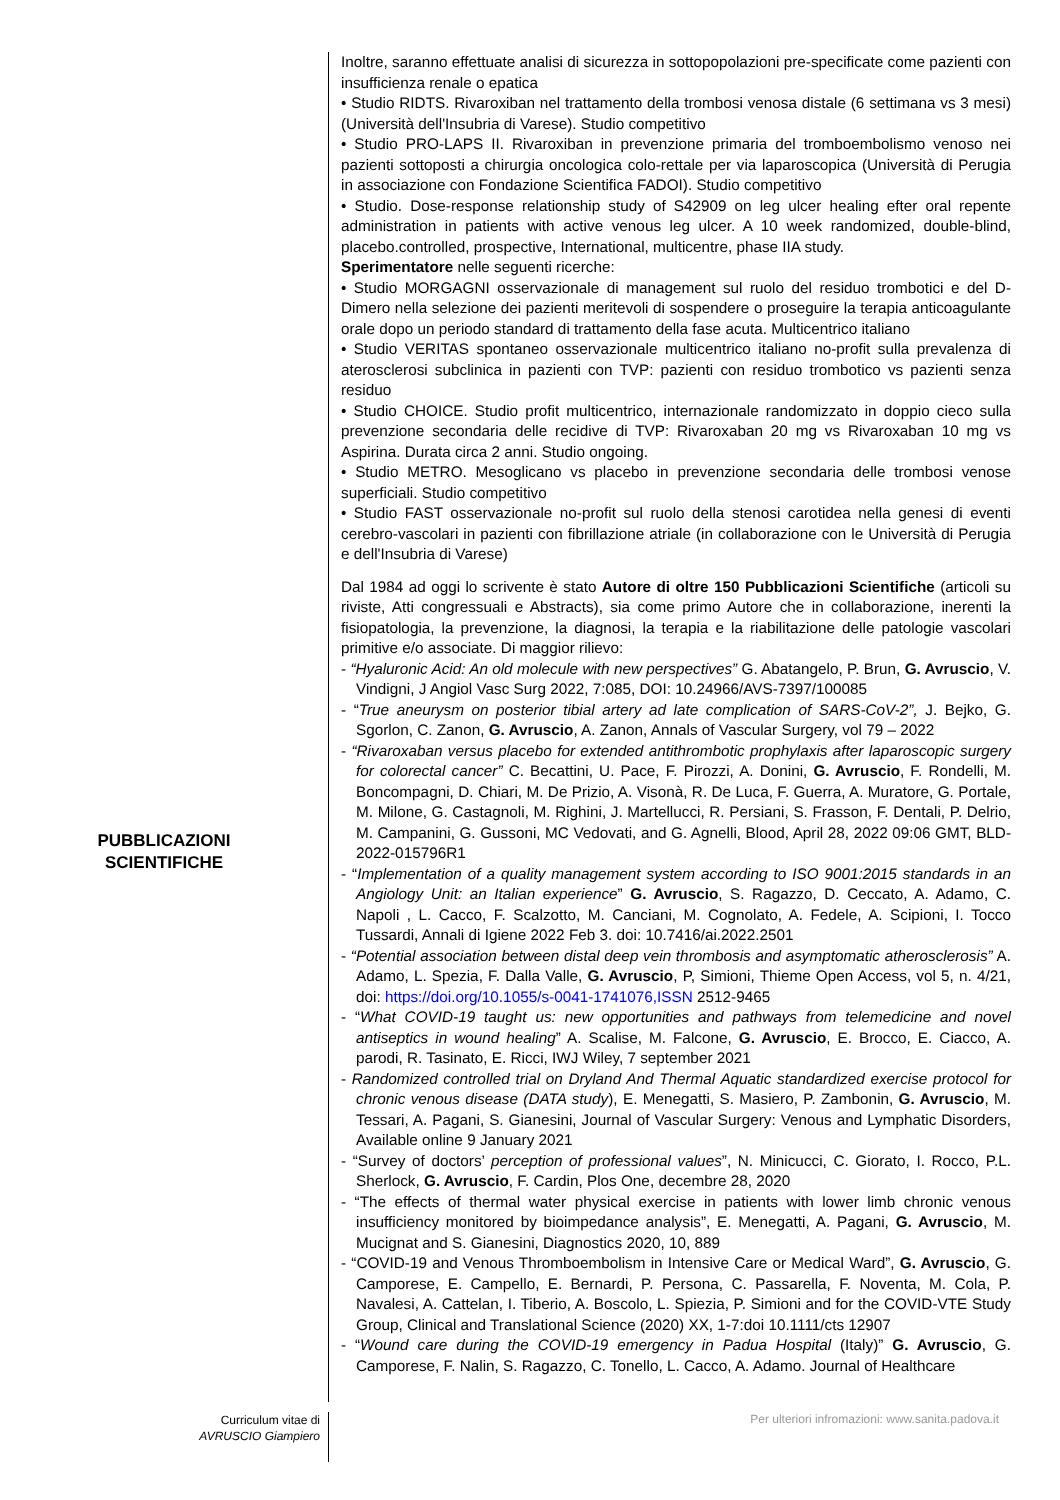PUBBLICAZIONI
SCIENTIFICHE
Inoltre, saranno effettuate analisi di sicurezza in sottopopolazioni pre-specificate come pazienti con insufficienza renale o epatica
• Studio RIDTS. Rivaroxiban nel trattamento della trombosi venosa distale (6 settimana vs 3 mesi) (Università dell'Insubria di Varese). Studio competitivo
• Studio PRO-LAPS II. Rivaroxiban in prevenzione primaria del tromboembolismo venoso nei pazienti sottoposti a chirurgia oncologica colo-rettale per via laparoscopica (Università di Perugia in associazione con Fondazione Scientifica FADOI). Studio competitivo
• Studio. Dose-response relationship study of S42909 on leg ulcer healing efter oral repente administration in patients with active venous leg ulcer. A 10 week randomized, double-blind, placebo.controlled, prospective, International, multicentre, phase IIA study.
Sperimentatore nelle seguenti ricerche:
• Studio MORGAGNI osservazionale di management sul ruolo del residuo trombotici e del D-Dimero nella selezione dei pazienti meritevoli di sospendere o proseguire la terapia anticoagulante orale dopo un periodo standard di trattamento della fase acuta. Multicentrico italiano
• Studio VERITAS spontaneo osservazionale multicentrico italiano no-profit sulla prevalenza di aterosclerosi subclinica in pazienti con TVP: pazienti con residuo trombotico vs pazienti senza residuo
• Studio CHOICE. Studio profit multicentrico, internazionale randomizzato in doppio cieco sulla prevenzione secondaria delle recidive di TVP: Rivaroxaban 20 mg vs Rivaroxaban 10 mg vs Aspirina. Durata circa 2 anni. Studio ongoing.
• Studio METRO. Mesoglicano vs placebo in prevenzione secondaria delle trombosi venose superficiali. Studio competitivo
• Studio FAST osservazionale no-profit sul ruolo della stenosi carotidea nella genesi di eventi cerebro-vascolari in pazienti con fibrillazione atriale (in collaborazione con le Università di Perugia e dell'Insubria di Varese)
Dal 1984 ad oggi lo scrivente è stato Autore di oltre 150 Pubblicazioni Scientifiche (articoli su riviste, Atti congressuali e Abstracts), sia come primo Autore che in collaborazione, inerenti la fisiopatologia, la prevenzione, la diagnosi, la terapia e la riabilitazione delle patologie vascolari primitive e/o associate. Di maggior rilievo:
- “Hyaluronic Acid: An old molecule with new perspectives” G. Abatangelo, P. Brun, G. Avruscio, V. Vindigni, J Angiol Vasc Surg 2022, 7:085, DOI: 10.24966/AVS-7397/100085
- “True aneurysm on posterior tibial artery ad late complication of SARS-CoV-2”, J. Bejko, G. Sgorlon, C. Zanon, G. Avruscio, A. Zanon, Annals of Vascular Surgery, vol 79 – 2022
- “Rivaroxaban versus placebo for extended antithrombotic prophylaxis after laparoscopic surgery for colorectal cancer” C. Becattini, U. Pace, F. Pirozzi, A. Donini, G. Avruscio, F. Rondelli, M. Boncompagni, D. Chiari, M. De Prizio, A. Visonà, R. De Luca, F. Guerra, A. Muratore, G. Portale, M. Milone, G. Castagnoli, M. Righini, J. Martellucci, R. Persiani, S. Frasson, F. Dentali, P. Delrio, M. Campanini, G. Gussoni, MC Vedovati, and G. Agnelli, Blood, April 28, 2022 09:06 GMT, BLD-2022-015796R1
- “Implementation of a quality management system according to ISO 9001:2015 standards in an Angiology Unit: an Italian experience” G. Avruscio, S. Ragazzo, D. Ceccato, A. Adamo, C. Napoli , L. Cacco, F. Scalzotto, M. Canciani, M. Cognolato, A. Fedele, A. Scipioni, I. Tocco Tussardi, Annali di Igiene 2022 Feb 3. doi: 10.7416/ai.2022.2501
- “Potential association between distal deep vein thrombosis and asymptomatic atherosclerosis” A. Adamo, L. Spezia, F. Dalla Valle, G. Avruscio, P, Simioni, Thieme Open Access, vol 5, n. 4/21, doi: https://doi.org/10.1055/s-0041-1741076,ISSN 2512-9465
- “What COVID-19 taught us: new opportunities and pathways from telemedicine and novel antiseptics in wound healing” A. Scalise, M. Falcone, G. Avruscio, E. Brocco, E. Ciacco, A. parodi, R. Tasinato, E. Ricci, IWJ Wiley, 7 september 2021
- Randomized controlled trial on Dryland And Thermal Aquatic standardized exercise protocol for chronic venous disease (DATA study), E. Menegatti, S. Masiero, P. Zambonin, G. Avruscio, M. Tessari, A. Pagani, S. Gianesini, Journal of Vascular Surgery: Venous and Lymphatic Disorders, Available online 9 January 2021
- “Survey of doctors’ perception of professional values”, N. Minicucci, C. Giorato, I. Rocco, P.L. Sherlock, G. Avruscio, F. Cardin, Plos One, decembre 28, 2020
- “The effects of thermal water physical exercise in patients with lower limb chronic venous insufficiency monitored by bioimpedance analysis”, E. Menegatti, A. Pagani, G. Avruscio, M. Mucignat and S. Gianesini, Diagnostics 2020, 10, 889
- “COVID-19 and Venous Thromboembolism in Intensive Care or Medical Ward”, G. Avruscio, G. Camporese, E. Campello, E. Bernardi, P. Persona, C. Passarella, F. Noventa, M. Cola, P. Navalesi, A. Cattelan, I. Tiberio, A. Boscolo, L. Spiezia, P. Simioni and for the COVID-VTE Study Group, Clinical and Translational Science (2020) XX, 1-7:doi 10.1111/cts 12907
- “Wound care during the COVID-19 emergency in Padua Hospital (Italy)” G. Avruscio, G. Camporese, F. Nalin, S. Ragazzo, C. Tonello, L. Cacco, A. Adamo. Journal of Healthcare
Curriculum vitae di
AVRUSCIO Giampiero
Per ulteriori infromazioni: www.sanita.padova.it